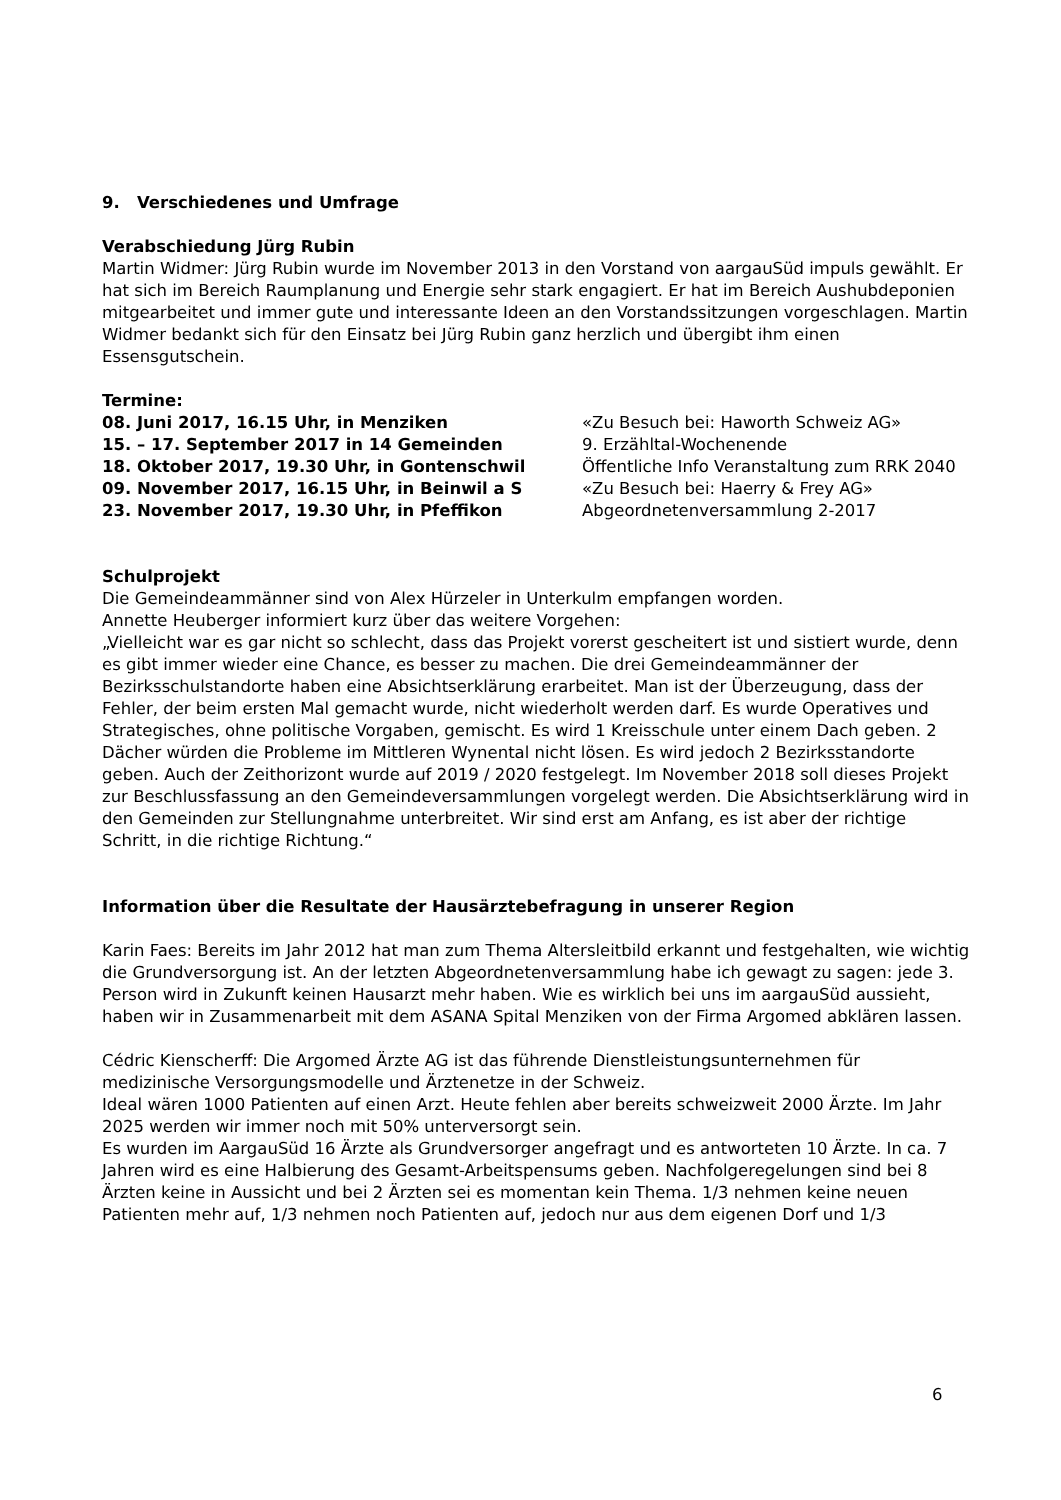9. Verschiedenes und Umfrage
Verabschiedung Jürg Rubin
Martin Widmer: Jürg Rubin wurde im November 2013 in den Vorstand von aargauSüd impuls gewählt. Er hat sich im Bereich Raumplanung und Energie sehr stark engagiert. Er hat im Bereich Aushubdeponien mitgearbeitet und immer gute und interessante Ideen an den Vorstandssitzungen vorgeschlagen. Martin Widmer bedankt sich für den Einsatz bei Jürg Rubin ganz herzlich und übergibt ihm einen Essensgutschein.
Termine:
08. Juni 2017, 16.15 Uhr, in Menziken «Zu Besuch bei: Haworth Schweiz AG»
15. – 17. September 2017 in 14 Gemeinden 9. Erzähltal-Wochenende
18. Oktober 2017, 19.30 Uhr, in Gontenschwil Öffentliche Info Veranstaltung zum RRK 2040
09. November 2017, 16.15 Uhr, in Beinwil a S «Zu Besuch bei: Haerry & Frey AG»
23. November 2017, 19.30 Uhr, in Pfeffikon Abgeordnetenversammlung 2-2017
Schulprojekt
Die Gemeindeammänner sind von Alex Hürzeler in Unterkulm empfangen worden.
Annette Heuberger informiert kurz über das weitere Vorgehen:
„Vielleicht war es gar nicht so schlecht, dass das Projekt vorerst gescheitert ist und sistiert wurde, denn es gibt immer wieder eine Chance, es besser zu machen. Die drei Gemeindeammänner der Bezirksschulstandorte haben eine Absichtserklärung erarbeitet. Man ist der Überzeugung, dass der Fehler, der beim ersten Mal gemacht wurde, nicht wiederholt werden darf. Es wurde Operatives und Strategisches, ohne politische Vorgaben, gemischt. Es wird 1 Kreisschule unter einem Dach geben. 2 Dächer würden die Probleme im Mittleren Wynental nicht lösen. Es wird jedoch 2 Bezirksstandorte geben. Auch der Zeithorizont wurde auf 2019 / 2020 festgelegt. Im November 2018 soll dieses Projekt zur Beschlussfassung an den Gemeindeversammlungen vorgelegt werden. Die Absichtserklärung wird in den Gemeinden zur Stellungnahme unterbreitet. Wir sind erst am Anfang, es ist aber der richtige Schritt, in die richtige Richtung.“
Information über die Resultate der Hausärztebefragung in unserer Region
Karin Faes: Bereits im Jahr 2012 hat man zum Thema Altersleitbild erkannt und festgehalten, wie wichtig die Grundversorgung ist. An der letzten Abgeordnetenversammlung habe ich gewagt zu sagen: jede 3. Person wird in Zukunft keinen Hausarzt mehr haben. Wie es wirklich bei uns im aargauSüd aussieht, haben wir in Zusammenarbeit mit dem ASANA Spital Menziken von der Firma Argomed abklären lassen.
Cédric Kienscherff: Die Argomed Ärzte AG ist das führende Dienstleistungsunternehmen für medizinische Versorgungsmodelle und Ärztenetze in der Schweiz.
Ideal wären 1000 Patienten auf einen Arzt. Heute fehlen aber bereits schweizweit 2000 Ärzte. Im Jahr 2025 werden wir immer noch mit 50% unterversorgt sein.
Es wurden im AargauSüd 16 Ärzte als Grundversorger angefragt und es antworteten 10 Ärzte. In ca. 7 Jahren wird es eine Halbierung des Gesamt-Arbeitspensums geben. Nachfolgeregelungen sind bei 8 Ärzten keine in Aussicht und bei 2 Ärzten sei es momentan kein Thema. 1/3 nehmen keine neuen Patienten mehr auf, 1/3 nehmen noch Patienten auf, jedoch nur aus dem eigenen Dorf und 1/3
6